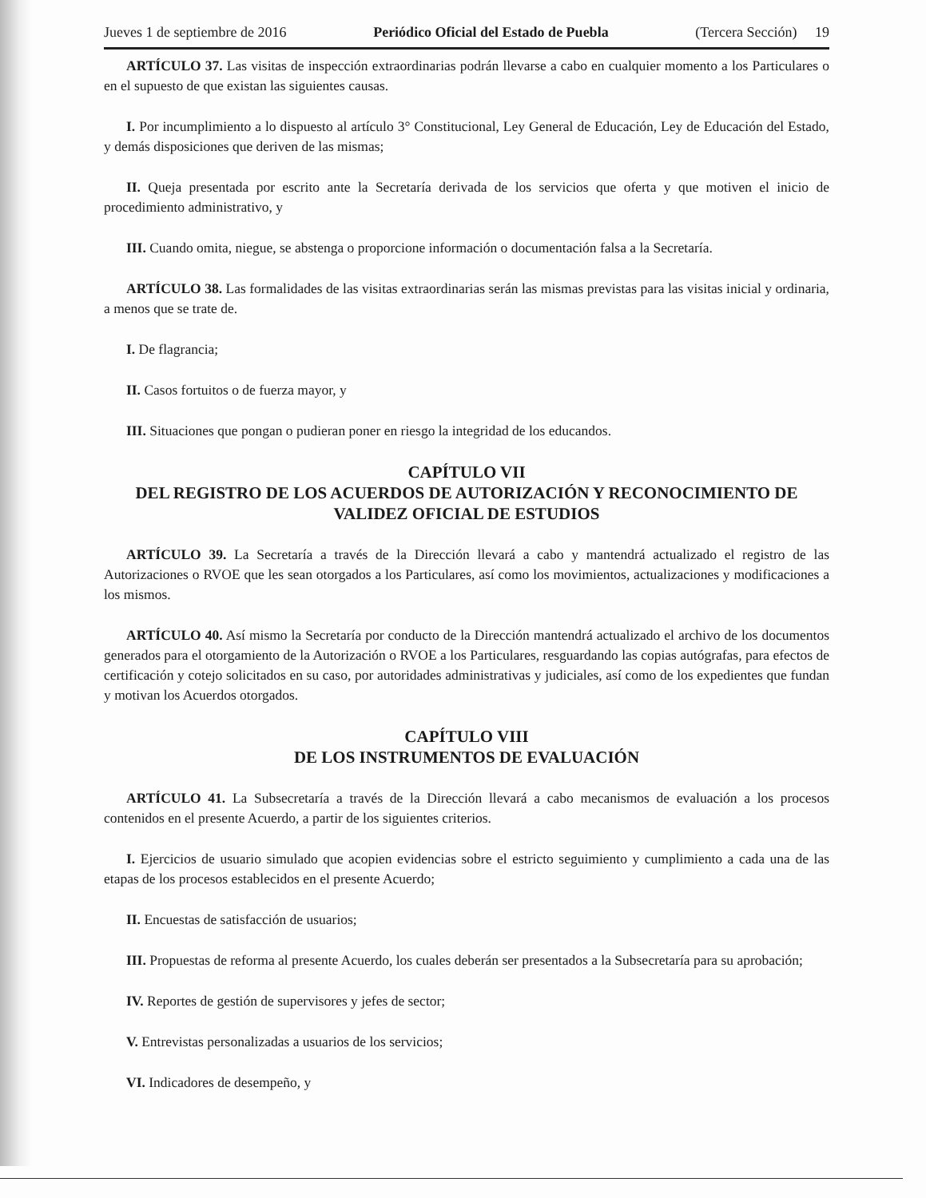Jueves 1 de septiembre de 2016 Periódico Oficial del Estado de Puebla (Tercera Sección) 19
ARTÍCULO 37. Las visitas de inspección extraordinarias podrán llevarse a cabo en cualquier momento a los Particulares o en el supuesto de que existan las siguientes causas.
I. Por incumplimiento a lo dispuesto al artículo 3° Constitucional, Ley General de Educación, Ley de Educación del Estado, y demás disposiciones que deriven de las mismas;
II. Queja presentada por escrito ante la Secretaría derivada de los servicios que oferta y que motiven el inicio de procedimiento administrativo, y
III. Cuando omita, niegue, se abstenga o proporcione información o documentación falsa a la Secretaría.
ARTÍCULO 38. Las formalidades de las visitas extraordinarias serán las mismas previstas para las visitas inicial y ordinaria, a menos que se trate de.
I. De flagrancia;
II. Casos fortuitos o de fuerza mayor, y
III. Situaciones que pongan o pudieran poner en riesgo la integridad de los educandos.
CAPÍTULO VII
DEL REGISTRO DE LOS ACUERDOS DE AUTORIZACIÓN Y RECONOCIMIENTO DE VALIDEZ OFICIAL DE ESTUDIOS
ARTÍCULO 39. La Secretaría a través de la Dirección llevará a cabo y mantendrá actualizado el registro de las Autorizaciones o RVOE que les sean otorgados a los Particulares, así como los movimientos, actualizaciones y modificaciones a los mismos.
ARTÍCULO 40. Así mismo la Secretaría por conducto de la Dirección mantendrá actualizado el archivo de los documentos generados para el otorgamiento de la Autorización o RVOE a los Particulares, resguardando las copias autógrafas, para efectos de certificación y cotejo solicitados en su caso, por autoridades administrativas y judiciales, así como de los expedientes que fundan y motivan los Acuerdos otorgados.
CAPÍTULO VIII
DE LOS INSTRUMENTOS DE EVALUACIÓN
ARTÍCULO 41. La Subsecretaría a través de la Dirección llevará a cabo mecanismos de evaluación a los procesos contenidos en el presente Acuerdo, a partir de los siguientes criterios.
I. Ejercicios de usuario simulado que acopien evidencias sobre el estricto seguimiento y cumplimiento a cada una de las etapas de los procesos establecidos en el presente Acuerdo;
II. Encuestas de satisfacción de usuarios;
III. Propuestas de reforma al presente Acuerdo, los cuales deberán ser presentados a la Subsecretaría para su aprobación;
IV. Reportes de gestión de supervisores y jefes de sector;
V. Entrevistas personalizadas a usuarios de los servicios;
VI. Indicadores de desempeño, y